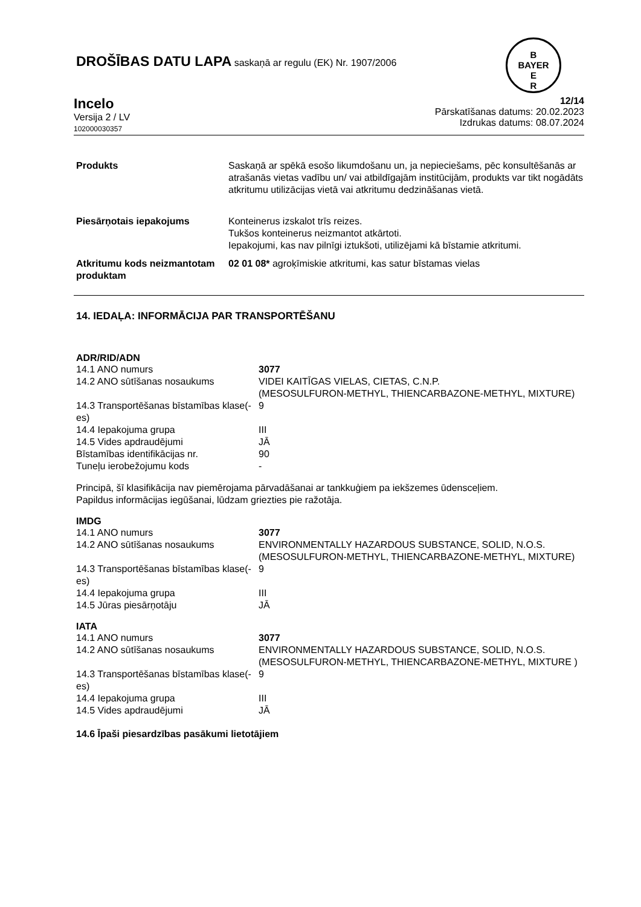DROŠĪBAS DATU LAPA saskaņā ar regulu (EK) Nr. 1907/2006
B
BAYER
E
R
Incelo
Versija 2 / LV
102000030357
12/14
Pārskatīšanas datums: 20.02.2023
Izdrukas datums: 08.07.2024
| Produkts | Saskaņā ar spēkā esošo likumdošanu un, ja nepieciešams, pēc konsultēšanās ar atrašanās vietas vadību un/ vai atbildīgajām institūcijām, produkts var tikt nogādāts atkritumu utilizācijas vietā vai atkritumu dedzināšanas vietā. |
| Piesārņotais iepakojums | Konteinerus izskalot trīs reizes. Tukšos konteinerus neizmantot atkārtoti. Iepakojumi, kas nav pilnīgi iztukšoti, utilizējami kā bīstamie atkritumi. |
| Atkritumu kods neizmantotam produktam | 02 01 08* agroķīmiskie atkritumi, kas satur bīstamas vielas |
14. IEDAĻA: INFORMĀCIJA PAR TRANSPORTĒŠANU
ADR/RID/ADN
| 14.1 ANO numurs | 3077 |
| 14.2 ANO sūtīšanas nosaukums | VIDEI KAITĪGAS VIELAS, CIETAS, C.N.P. (MESOSULFURON-METHYL, THIENCARBAZONE-METHYL, MIXTURE) |
| 14.3 Transportēšanas bīstamības klase(-es) | 9 |
| 14.4 Iepakojuma grupa | III |
| 14.5 Vides apdraudējumi | JĀ |
| Bīstamības identifikācijas nr. | 90 |
| Tuneļu ierobežojumu kods | - |
Principā, šī klasifikācija nav piemērojama pārvadāšanai ar tankkuģiem pa iekšzemes ūdensceļiem.
Papildus informācijas iegūšanai, lūdzam griezties pie ražotāja.
IMDG
| 14.1 ANO numurs | 3077 |
| 14.2 ANO sūtīšanas nosaukums | ENVIRONMENTALLY HAZARDOUS SUBSTANCE, SOLID, N.O.S. (MESOSULFURON-METHYL, THIENCARBAZONE-METHYL, MIXTURE) |
| 14.3 Transportēšanas bīstamības klase(-es) | 9 |
| 14.4 Iepakojuma grupa | III |
| 14.5 Jūras piesārņotāju | JĀ |
IATA
| 14.1 ANO numurs | 3077 |
| 14.2 ANO sūtīšanas nosaukums | ENVIRONMENTALLY HAZARDOUS SUBSTANCE, SOLID, N.O.S. (MESOSULFURON-METHYL, THIENCARBAZONE-METHYL, MIXTURE ) |
| 14.3 Transportēšanas bīstamības klase(-es) | 9 |
| 14.4 Iepakojuma grupa | III |
| 14.5 Vides apdraudējumi | JĀ |
14.6 Īpaši piesardzības pasākumi lietotājiem